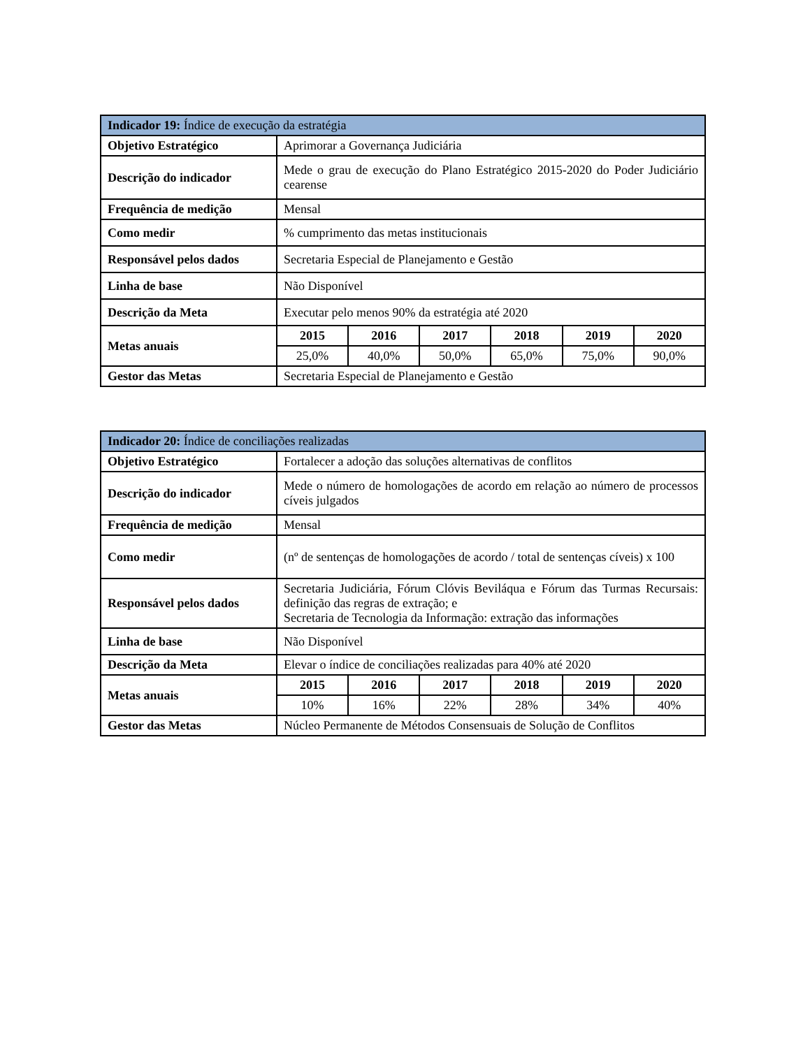| Indicador 19: Índice de execução da estratégia | | | | | | |
| --- | --- | --- | --- | --- | --- | --- |
| Objetivo Estratégico | Aprimorar a Governança Judiciária | | | | | |
| Descrição do indicador | Mede o grau de execução do Plano Estratégico 2015-2020 do Poder Judiciário cearense | | | | | |
| Frequência de medição | Mensal | | | | | |
| Como medir | % cumprimento das metas institucionais | | | | | |
| Responsável pelos dados | Secretaria Especial de Planejamento e Gestão | | | | | |
| Linha de base | Não Disponível | | | | | |
| Descrição da Meta | Executar pelo menos 90% da estratégia até 2020 | | | | | |
| Metas anuais | 2015 | 2016 | 2017 | 2018 | 2019 | 2020 |
| | 25,0% | 40,0% | 50,0% | 65,0% | 75,0% | 90,0% |
| Gestor das Metas | Secretaria Especial de Planejamento e Gestão | | | | | |
| Indicador 20: Índice de conciliações realizadas | | | | | | |
| --- | --- | --- | --- | --- | --- | --- |
| Objetivo Estratégico | Fortalecer a adoção das soluções alternativas de conflitos | | | | | |
| Descrição do indicador | Mede o número de homologações de acordo em relação ao número de processos cíveis julgados | | | | | |
| Frequência de medição | Mensal | | | | | |
| Como medir | (nº de sentenças de homologações de acordo / total de sentenças cíveis) x 100 | | | | | |
| Responsável pelos dados | Secretaria Judiciária, Fórum Clóvis Beviláqua e Fórum das Turmas Recursais: definição das regras de extração; e Secretaria de Tecnologia da Informação: extração das informações | | | | | |
| Linha de base | Não Disponível | | | | | |
| Descrição da Meta | Elevar o índice de conciliações realizadas para 40% até 2020 | | | | | |
| Metas anuais | 2015 | 2016 | 2017 | 2018 | 2019 | 2020 |
| | 10% | 16% | 22% | 28% | 34% | 40% |
| Gestor das Metas | Núcleo Permanente de Métodos Consensuais de Solução de Conflitos | | | | | |